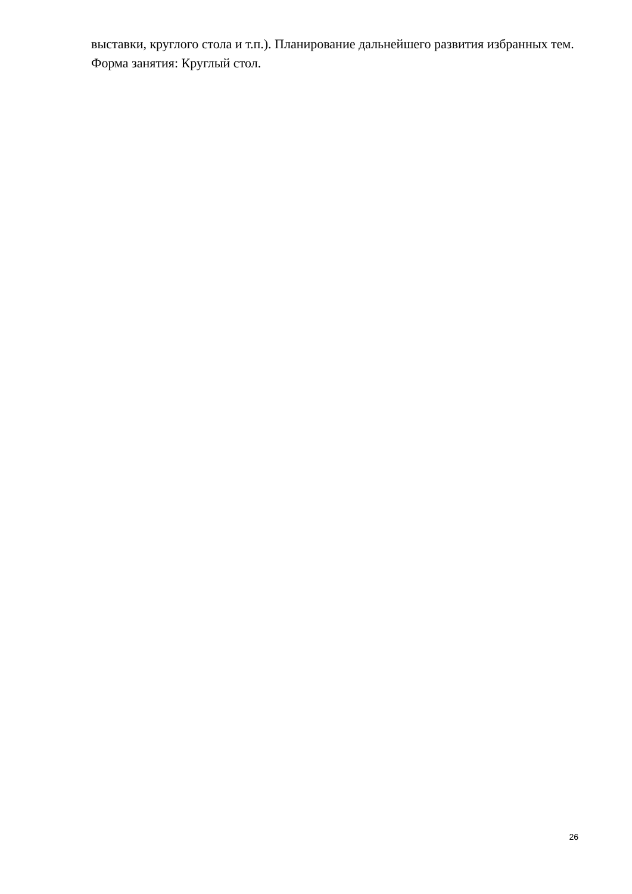выставки, круглого стола и т.п.). Планирование дальнейшего развития избранных тем.
Форма занятия: Круглый стол.
26